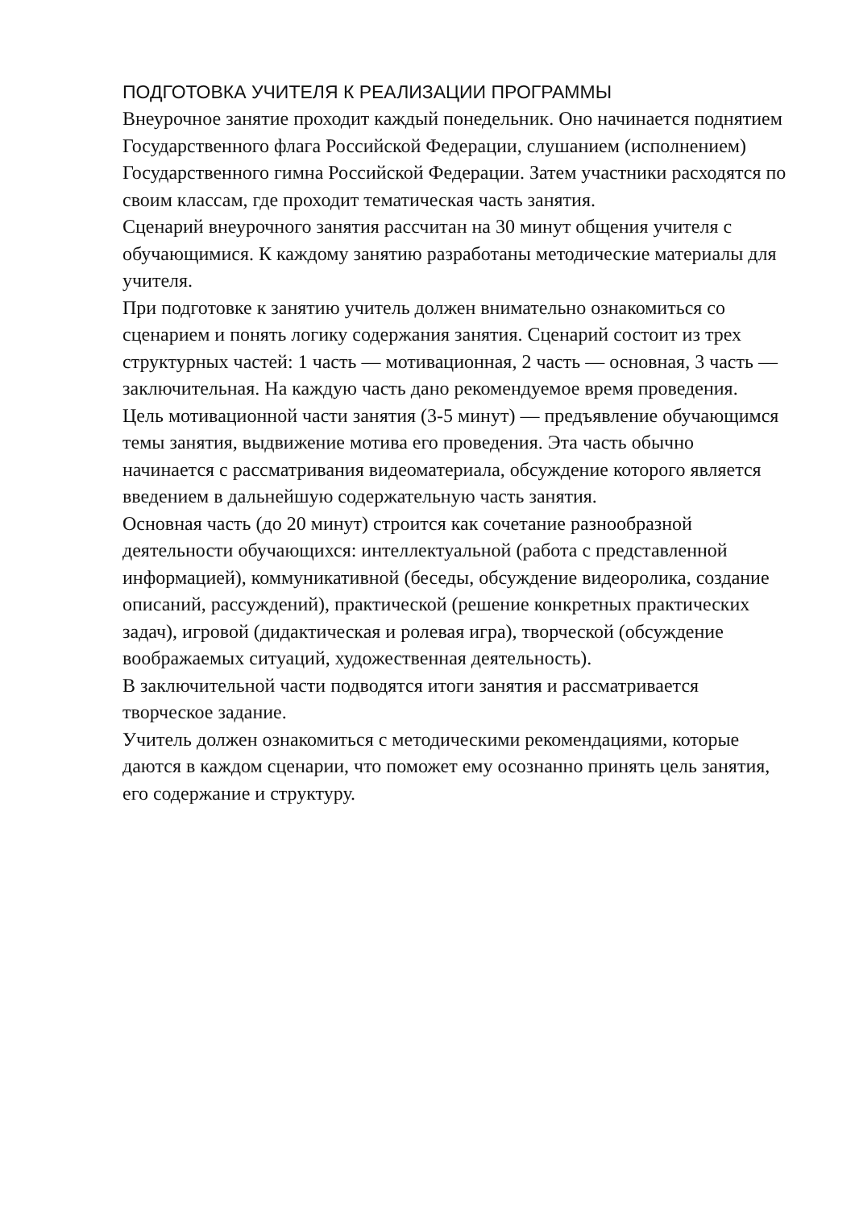ПОДГОТОВКА УЧИТЕЛЯ К РЕАЛИЗАЦИИ ПРОГРАММЫ
Внеурочное занятие проходит каждый понедельник. Оно начинается поднятием Государственного флага Российской Федерации, слушанием (исполнением) Государственного гимна Российской Федерации. Затем участники расходятся по своим классам, где проходит тематическая часть занятия.
Сценарий внеурочного занятия рассчитан на 30 минут общения учителя с обучающимися. К каждому занятию разработаны методические материалы для учителя.
При подготовке к занятию учитель должен внимательно ознакомиться со сценарием и понять логику содержания занятия. Сценарий состоит из трех структурных частей: 1 часть — мотивационная, 2 часть — основная, 3 часть — заключительная. На каждую часть дано рекомендуемое время проведения.
Цель мотивационной части занятия (3-5 минут) — предъявление обучающимся темы занятия, выдвижение мотива его проведения. Эта часть обычно начинается с рассматривания видеоматериала, обсуждение которого является введением в дальнейшую содержательную часть занятия.
Основная часть (до 20 минут) строится как сочетание разнообразной деятельности обучающихся: интеллектуальной (работа с представленной информацией), коммуникативной (беседы, обсуждение видеоролика, создание описаний, рассуждений), практической (решение конкретных практических задач), игровой (дидактическая и ролевая игра), творческой (обсуждение воображаемых ситуаций, художественная деятельность).
В заключительной части подводятся итоги занятия и рассматривается творческое задание.
Учитель должен ознакомиться с методическими рекомендациями, которые даются в каждом сценарии, что поможет ему осознанно принять цель занятия, его содержание и структуру.